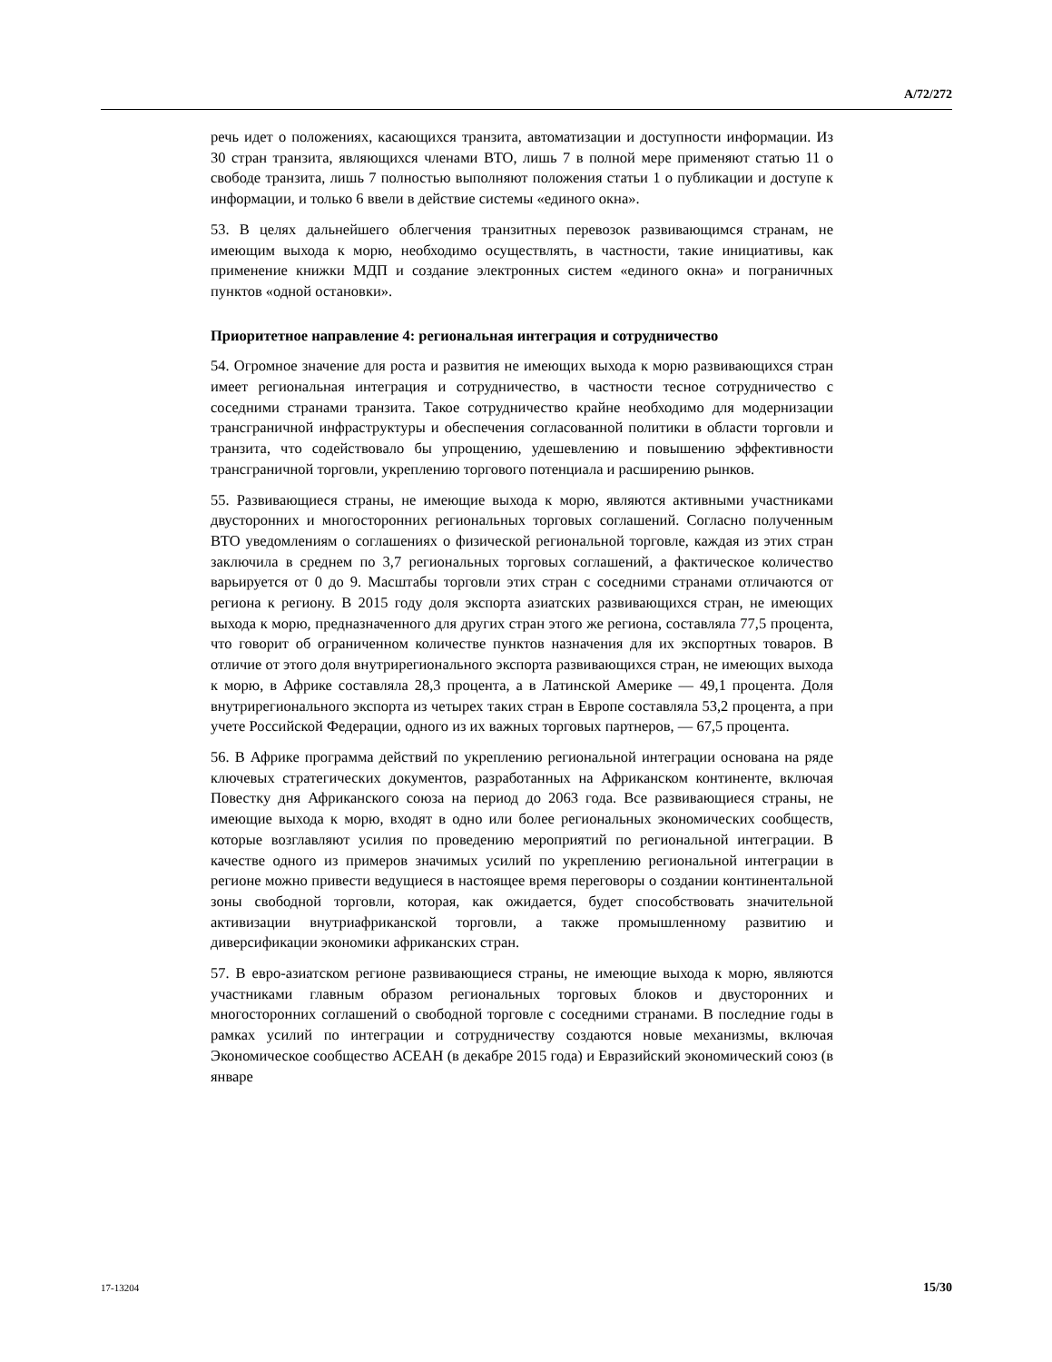A/72/272
речь идет о положениях, касающихся транзита, автоматизации и доступности информации. Из 30 стран транзита, являющихся членами ВТО, лишь 7 в полной мере применяют статью 11 о свободе транзита, лишь 7 полностью выполняют положения статьи 1 о публикации и доступе к информации, и только 6 ввели в действие системы «единого окна».
53. В целях дальнейшего облегчения транзитных перевозок развивающимся странам, не имеющим выхода к морю, необходимо осуществлять, в частности, такие инициативы, как применение книжки МДП и создание электронных систем «единого окна» и пограничных пунктов «одной остановки».
Приоритетное направление 4: региональная интеграция и сотрудничество
54. Огромное значение для роста и развития не имеющих выхода к морю развивающихся стран имеет региональная интеграция и сотрудничество, в частности тесное сотрудничество с соседними странами транзита. Такое сотрудничество крайне необходимо для модернизации трансграничной инфраструктуры и обеспечения согласованной политики в области торговли и транзита, что содействовало бы упрощению, удешевлению и повышению эффективности трансграничной торговли, укреплению торгового потенциала и расширению рынков.
55. Развивающиеся страны, не имеющие выхода к морю, являются активными участниками двусторонних и многосторонних региональных торговых соглашений. Согласно полученным ВТО уведомлениям о соглашениях о физической региональной торговле, каждая из этих стран заключила в среднем по 3,7 региональных торговых соглашений, а фактическое количество варьируется от 0 до 9. Масштабы торговли этих стран с соседними странами отличаются от региона к региону. В 2015 году доля экспорта азиатских развивающихся стран, не имеющих выхода к морю, предназначенного для других стран этого же региона, составляла 77,5 процента, что говорит об ограниченном количестве пунктов назначения для их экспортных товаров. В отличие от этого доля внутрирегионального экспорта развивающихся стран, не имеющих выхода к морю, в Африке составляла 28,3 процента, а в Латинской Америке — 49,1 процента. Доля внутрирегионального экспорта из четырех таких стран в Европе составляла 53,2 процента, а при учете Российской Федерации, одного из их важных торговых партнеров, — 67,5 процента.
56. В Африке программа действий по укреплению региональной интеграции основана на ряде ключевых стратегических документов, разработанных на Африканском континенте, включая Повестку дня Африканского союза на период до 2063 года. Все развивающиеся страны, не имеющие выхода к морю, входят в одно или более региональных экономических сообществ, которые возглавляют усилия по проведению мероприятий по региональной интеграции. В качестве одного из примеров значимых усилий по укреплению региональной интеграции в регионе можно привести ведущиеся в настоящее время переговоры о создании континентальной зоны свободной торговли, которая, как ожидается, будет способствовать значительной активизации внутриафриканской торговли, а также промышленному развитию и диверсификации экономики африканских стран.
57. В евро-азиатском регионе развивающиеся страны, не имеющие выхода к морю, являются участниками главным образом региональных торговых блоков и двусторонних и многосторонних соглашений о свободной торговле с соседними странами. В последние годы в рамках усилий по интеграции и сотрудничеству создаются новые механизмы, включая Экономическое сообщество АСЕАН (в декабре 2015 года) и Евразийский экономический союз (в январе
17-13204 15/30